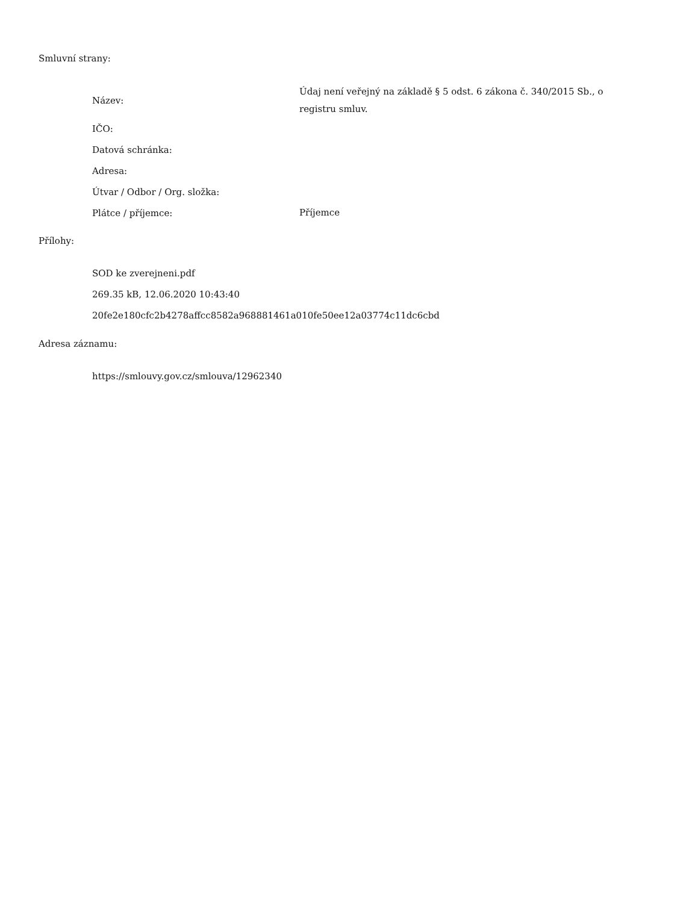Smluvní strany:
| Název: | Údaj není veřejný na základě § 5 odst. 6 zákona č. 340/2015 Sb., o registru smluv. |
| IČO: | |
| Datová schránka: | |
| Adresa: | |
| Útvar / Odbor / Org. složka: | |
| Plátce / příjemce: | Příjemce |
Přílohy:
SOD ke zverejneni.pdf
269.35 kB, 12.06.2020 10:43:40
20fe2e180cfc2b4278affcc8582a968881461a010fe50ee12a03774c11dc6cbd
Adresa záznamu:
https://smlouvy.gov.cz/smlouva/12962340